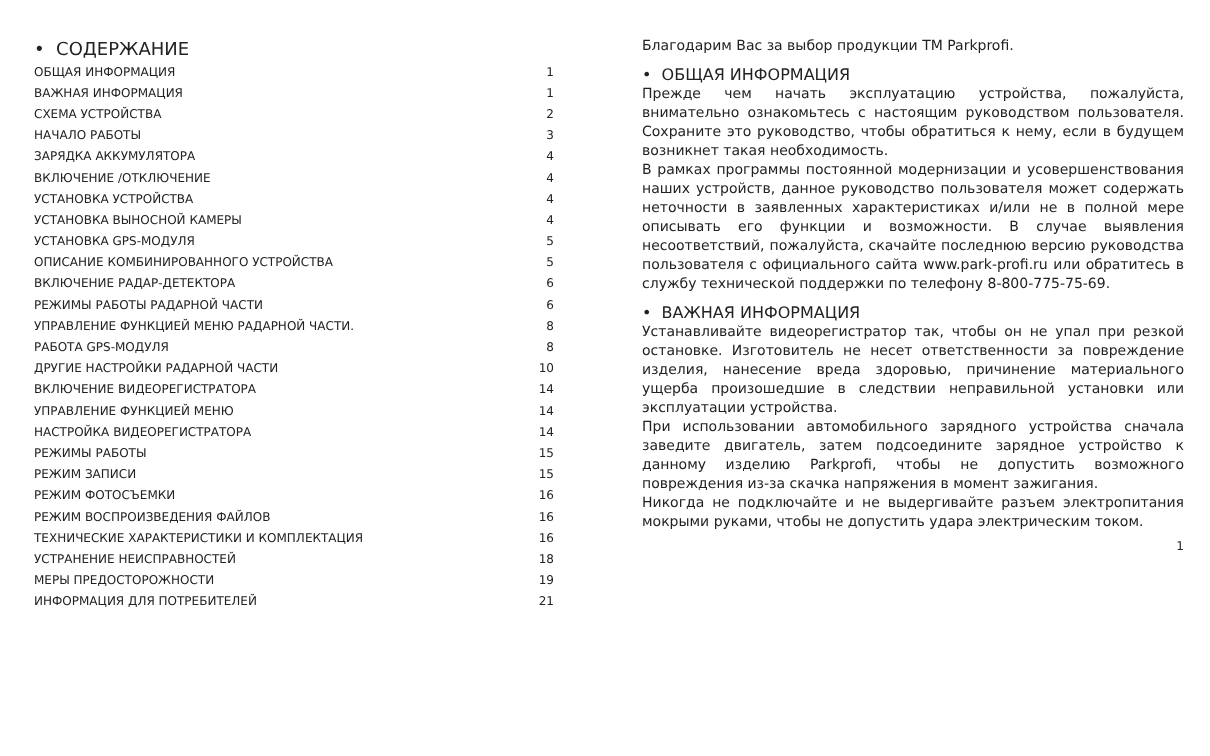• СОДЕРЖАНИЕ
| ОБЩАЯ ИНФОРМАЦИЯ | 1 |
| ВАЖНАЯ ИНФОРМАЦИЯ | 1 |
| СХЕМА УСТРОЙСТВА | 2 |
| НАЧАЛО РАБОТЫ | 3 |
| ЗАРЯДКА АККУМУЛЯТОРА | 4 |
| ВКЛЮЧЕНИЕ /ОТКЛЮЧЕНИЕ | 4 |
| УСТАНОВКА УСТРОЙСТВА | 4 |
| УСТАНОВКА ВЫНОСНОЙ КАМЕРЫ | 4 |
| УСТАНОВКА GPS-МОДУЛЯ | 5 |
| ОПИСАНИЕ КОМБИНИРОВАННОГО УСТРОЙСТВА | 5 |
| ВКЛЮЧЕНИЕ РАДАР-ДЕТЕКТОРА | 6 |
| РЕЖИМЫ РАБОТЫ РАДАРНОЙ ЧАСТИ | 6 |
| УПРАВЛЕНИЕ ФУНКЦИЕЙ МЕНЮ РАДАРНОЙ ЧАСТИ. | 8 |
| РАБОТА GPS-МОДУЛЯ | 8 |
| ДРУГИЕ НАСТРОЙКИ РАДАРНОЙ ЧАСТИ | 10 |
| ВКЛЮЧЕНИЕ ВИДЕОРЕГИСТРАТОРА | 14 |
| УПРАВЛЕНИЕ ФУНКЦИЕЙ МЕНЮ | 14 |
| НАСТРОЙКА ВИДЕОРЕГИСТРАТОРА | 14 |
| РЕЖИМЫ РАБОТЫ | 15 |
| РЕЖИМ ЗАПИСИ | 15 |
| РЕЖИМ ФОТОСЪЕМКИ | 16 |
| РЕЖИМ ВОСПРОИЗВЕДЕНИЯ ФАЙЛОВ | 16 |
| ТЕХНИЧЕСКИЕ ХАРАКТЕРИСТИКИ И КОМПЛЕКТАЦИЯ | 16 |
| УСТРАНЕНИЕ НЕИСПРАВНОСТЕЙ | 18 |
| МЕРЫ ПРЕДОСТОРОЖНОСТИ | 19 |
| ИНФОРМАЦИЯ ДЛЯ ПОТРЕБИТЕЛЕЙ | 21 |
Благодарим Вас за выбор продукции ТМ Parkprofi.
• ОБЩАЯ ИНФОРМАЦИЯ
Прежде чем начать эксплуатацию устройства, пожалуйста, внимательно ознакомьтесь с настоящим руководством пользователя. Сохраните это руководство, чтобы обратиться к нему, если в будущем возникнет такая необходимость.
В рамках программы постоянной модернизации и усовершенствования наших устройств, данное руководство пользователя может содержать неточности в заявленных характеристиках и/или не в полной мере описывать его функции и возможности. В случае выявления несоответствий, пожалуйста, скачайте последнюю версию руководства пользователя с официального сайта www.park-profi.ru или обратитесь в службу технической поддержки по телефону 8-800-775-75-69.
• ВАЖНАЯ ИНФОРМАЦИЯ
Устанавливайте видеорегистратор так, чтобы он не упал при резкой остановке. Изготовитель не несет ответственности за повреждение изделия, нанесение вреда здоровью, причинение материального ущерба произошедшие в следствии неправильной установки или эксплуатации устройства.
При использовании автомобильного зарядного устройства сначала заведите двигатель, затем подсоедините зарядное устройство к данному изделию Parkprofi, чтобы не допустить возможного повреждения из-за скачка напряжения в момент зажигания.
Никогда не подключайте и не выдергивайте разъем электропитания мокрыми руками, чтобы не допустить удара электрическим током.
1